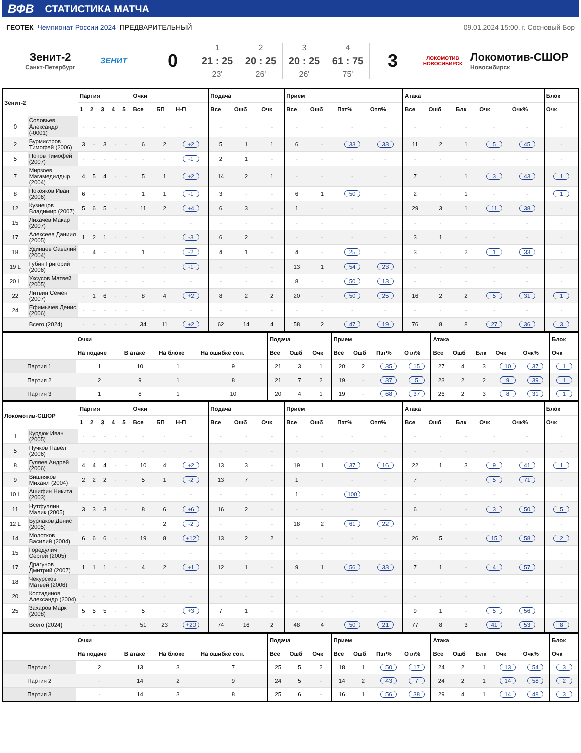ВФВ СТАТИСТИКА МАТЧА
ГЕОТЕК Чемпионат России 2024 ПРЕДВАРИТЕЛЬНЫЙ 09.01.2024 15:00, г. Сосновый Бор
Зенит-2
Санкт-Петербург
ЗЕНИТ
0
1
21 : 25
23'
2
20 : 25
26'
3
20 : 25
26'
4
61 : 75
75'
3
ЛОКОМОТИВ
НОВОСИБИРСК
Локомотив-СШОР
Новосибирск
| Зенит-2 | | Партия | | | | | Очки | | | Подача | | | Прием | | | | Атака | | | | | Блок |
| --- | --- | --- | --- | --- | --- | --- | --- | --- | --- | --- | --- | --- | --- | --- | --- | --- | --- | --- | --- | --- | --- | --- |
| | | 1 | 2 | 3 | 4 | 5 | Все | БП | Н-П | Все | Ошб | Очк | Все | Ошб | Пзт% | Отл% | Все | Ошб | Блк | Очк | Очк% | Очк |
| 0 | Соловьев Александр (-0001) | - | - | - | - | - | - | - | - | - | - | - | - | - | - | - | - | - | - | - | - | - |
| 2 | Бурмистров Тимофей (2006) | 3 | - | 3 | - | - | 6 | 2 | +2 | 5 | 1 | 1 | 6 | - | 33 | 33 | 11 | 2 | 1 | 5 | 45 | - |
| 5 | Попов Тимофей (2007) | - | - | - | - | - | - | - | -1 | 2 | 1 | - | - | - | - | - | - | - | - | - | - | - |
| 7 | Мирзоев Магамедилдыр (2004) | 4 | 5 | 4 | - | - | 5 | 1 | +2 | 14 | 2 | 1 | - | - | - | - | 7 | - | 1 | 3 | 43 | 1 |
| 8 | Покояков Иван (2006) | 6 | - | - | - | - | 1 | 1 | -1 | 3 | - | - | 6 | 1 | 50 | - | 2 | - | 1 | - | - | 1 |
| 12 | Кузнецов Владимир (2007) | 5 | 6 | 5 | - | - | 11 | 2 | +4 | 6 | 3 | - | 1 | - | - | - | 29 | 3 | 1 | 11 | 38 | - |
| 15 | Лихачев Макар (2007) | - | - | - | - | - | - | - | - | - | - | - | - | - | - | - | - | - | - | - | - | - |
| 17 | Алексеев Даниил (2005) | 1 | 2 | 1 | - | - | - | - | -3 | 6 | 2 | - | - | - | - | - | 3 | 1 | - | - | - | - |
| 18 | Удинцев Савелий (2004) | - | 4 | - | - | - | 1 | - | -2 | 4 | 1 | - | 4 | - | 25 | - | 3 | - | 2 | 1 | 33 | - |
| 19 L | Губин Григорий (2006) | - | - | - | - | - | - | - | -1 | - | - | - | 13 | 1 | 54 | 23 | - | - | - | - | - | - |
| 20 L | Уксусов Матвей (2005) | - | - | - | - | - | - | - | - | - | - | - | 8 | - | 50 | 13 | - | - | - | - | - | - |
| 22 | Литвин Семен (2007) | - | 1 | 6 | - | - | 8 | 4 | +2 | 8 | 2 | 2 | 20 | - | 50 | 25 | 16 | 2 | 2 | 5 | 31 | 1 |
| 24 | Ефимычев Денис (2006) | - | - | - | - | - | - | - | - | - | - | - | - | - | - | - | - | - | - | - | - | - |
| | Всего (2024) | - | - | - | - | - | 34 | 11 | +2 | 62 | 14 | 4 | 58 | 2 | 47 | 19 | 76 | 8 | 8 | 27 | 36 | 3 |
| | Очки | | | | Подача | | | Прием | | | | Атака | | | | | Блок |
| --- | --- | --- | --- | --- | --- | --- | --- | --- | --- | --- | --- | --- | --- | --- | --- | --- | --- |
| | На подаче | В атаке | На блоке | На ошибке соп. | Все | Ошб | Очк | Все | Ошб | Пзт% | Отл% | Все | Ошб | Блк | Очк | Очк% | Очк |
| Партия 1 | 1 | 10 | 1 | 9 | 21 | 3 | 1 | 20 | 2 | 35 | 15 | 27 | 4 | 3 | 10 | 37 | 1 |
| Партия 2 | 2 | 9 | 1 | 8 | 21 | 7 | 2 | 19 | - | 37 | 5 | 23 | 2 | 2 | 9 | 39 | 1 |
| Партия 3 | 1 | 8 | 1 | 10 | 20 | 4 | 1 | 19 | - | 68 | 37 | 26 | 2 | 3 | 8 | 31 | 1 |
| Локомотив-СШОР | | Партия | | | | | Очки | | | Подача | | | Прием | | | | Атака | | | | | Блок |
| --- | --- | --- | --- | --- | --- | --- | --- | --- | --- | --- | --- | --- | --- | --- | --- | --- | --- | --- | --- | --- | --- | --- |
| | | 1 | 2 | 3 | 4 | 5 | Все | БП | Н-П | Все | Ошб | Очк | Все | Ошб | Пзт% | Отл% | Все | Ошб | Блк | Очк | Очк% | Очк |
| 1 | Курдюк Иван (2005) | - | - | - | - | - | - | - | - | - | - | - | - | - | - | - | - | - | - | - | - | - |
| 5 | Пучков Павел (2006) | - | - | - | - | - | - | - | - | - | - | - | - | - | - | - | - | - | - | - | - | - |
| 8 | Гуляев Андрей (2006) | 4 | 4 | 4 | - | - | 10 | 4 | +2 | 13 | 3 | - | 19 | 1 | 37 | 16 | 22 | 1 | 3 | 9 | 41 | 1 |
| 9 | Вишняков Михаил (2004) | 2 | 2 | 2 | - | - | 5 | 1 | -2 | 13 | 7 | - | 1 | - | - | - | 7 | - | - | 5 | 71 | - |
| 10 L | Ашифин Никита (2003) | - | - | - | - | - | - | - | - | - | - | - | 1 | - | 100 | - | - | - | - | - | - | - |
| 11 | Нутфуллин Малик (2005) | 3 | 3 | 3 | - | - | 8 | 6 | +6 | 16 | 2 | - | - | - | - | - | 6 | - | - | 3 | 50 | 5 |
| 12 L | Бурлаков Денис (2005) | - | - | - | - | - | - | 2 | -2 | - | - | - | 18 | 2 | 61 | 22 | - | - | - | - | - | - |
| 14 | Молотков Василий (2004) | 6 | 6 | 6 | - | - | 19 | 8 | +12 | 13 | 2 | 2 | - | - | - | - | 26 | 5 | - | 15 | 58 | 2 |
| 15 | Горедулич Сергей (2005) | - | - | - | - | - | - | - | - | - | - | - | - | - | - | - | - | - | - | - | - | - |
| 17 | Драгунов Дмитрий (2007) | 1 | 1 | 1 | - | - | 4 | 2 | +1 | 12 | 1 | - | 9 | 1 | 56 | 33 | 7 | 1 | - | 4 | 57 | - |
| 18 | Чекурсков Матвей (2006) | - | - | - | - | - | - | - | - | - | - | - | - | - | - | - | - | - | - | - | - | - |
| 20 | Костадинов Александр (2004) | - | - | - | - | - | - | - | - | - | - | - | - | - | - | - | - | - | - | - | - | - |
| 25 | Захаров Марк (2008) | 5 | 5 | 5 | - | - | 5 | - | +3 | 7 | 1 | - | - | - | - | - | 9 | 1 | - | 5 | 56 | - |
| | Всего (2024) | - | - | - | - | - | 51 | 23 | +20 | 74 | 16 | 2 | 48 | 4 | 50 | 21 | 77 | 8 | 3 | 41 | 53 | 8 |
| | Очки | | | | Подача | | | Прием | | | | Атака | | | | | Блок |
| --- | --- | --- | --- | --- | --- | --- | --- | --- | --- | --- | --- | --- | --- | --- | --- | --- | --- |
| | На подаче | В атаке | На блоке | На ошибке соп. | Все | Ошб | Очк | Все | Ошб | Пзт% | Отл% | Все | Ошб | Блк | Очк | Очк% | Очк |
| Партия 1 | 2 | 13 | 3 | 7 | 25 | 5 | 2 | 18 | 1 | 50 | 17 | 24 | 2 | 1 | 13 | 54 | 3 |
| Партия 2 | - | 14 | 2 | 9 | 24 | 5 | - | 14 | 2 | 43 | 7 | 24 | 2 | 1 | 14 | 58 | 2 |
| Партия 3 | - | 14 | 3 | 8 | 25 | 6 | - | 16 | 1 | 56 | 38 | 29 | 4 | 1 | 14 | 48 | 3 |